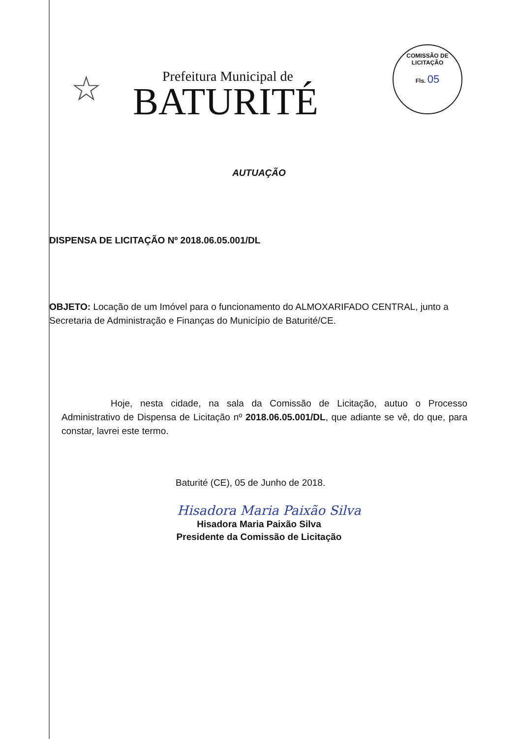COMISSÃO DE LICITAÇÃO
Fls. 05
☆
Prefeitura Municipal de
BATURITÉ
AUTUAÇÃO
DISPENSA DE LICITAÇÃO Nº 2018.06.05.001/DL
OBJETO: Locação de um Imóvel para o funcionamento do ALMOXARIFADO CENTRAL, junto a Secretaria de Administração e Finanças do Município de Baturité/CE.
Hoje, nesta cidade, na sala da Comissão de Licitação, autuo o Processo Administrativo de Dispensa de Licitação nº 2018.06.05.001/DL, que adiante se vê, do que, para constar, lavrei este termo.
Baturité (CE), 05 de Junho de 2018.
Hisadora Maria Paixão Silva
Hisadora Maria Paixão Silva
Presidente da Comissão de Licitação